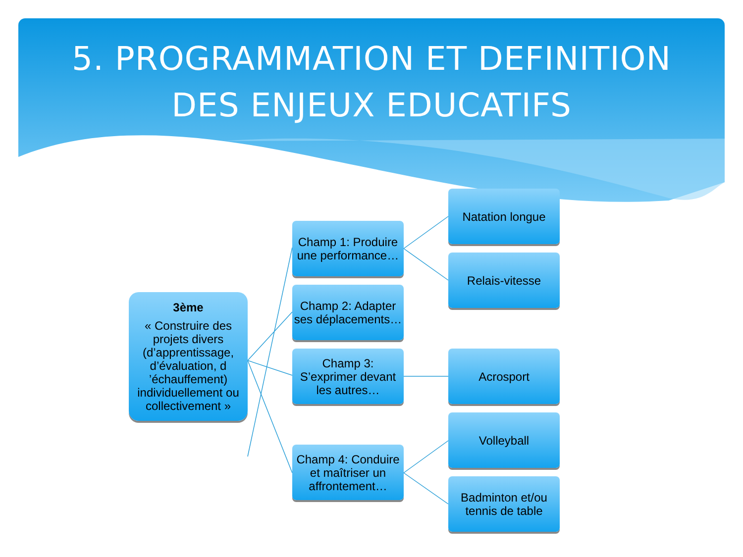5. PROGRAMMATION ET DEFINITION
DES ENJEUX EDUCATIFS
3ème
« Construire des projets divers (d’apprentissage, d’évaluation, d ’échauffement) individuellement ou collectivement »
Champ 1: Produire une performance…
Champ 2: Adapter ses déplacements…
Champ 3: S’exprimer devant les autres…
Champ 4: Conduire et maîtriser un affrontement…
Natation longue
Relais-vitesse
Acrosport
Volleyball
Badminton et/ou tennis de table